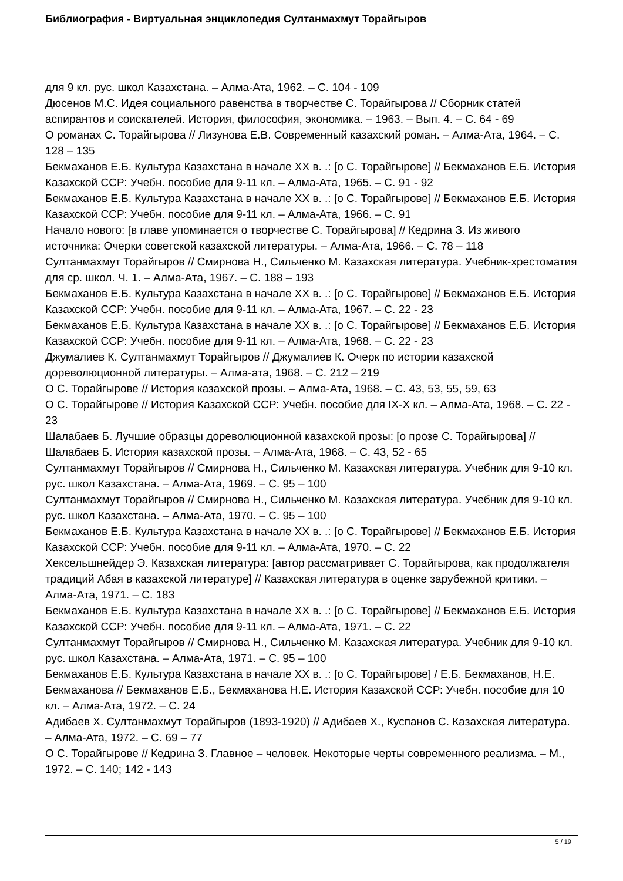Библиография - Виртуальная энциклопедия Султанмахмут Торайгыров
для 9 кл. рус. школ Казахстана. – Алма-Ата, 1962. – С. 104 - 109
Дюсенов М.С. Идея социального равенства в творчестве С. Торайгырова // Сборник статей аспирантов и соискателей. История, философия, экономика. – 1963. – Вып. 4. – С. 64 - 69
О романах С. Торайгырова // Лизунова Е.В. Современный казахский роман. – Алма-Ата, 1964. – С. 128 – 135
Бекмаханов Е.Б. Культура Казахстана в начале XX в. .: [о С. Торайгырове] // Бекмаханов Е.Б. История Казахской ССР: Учебн. пособие для 9-11 кл. – Алма-Ата, 1965. – С. 91 - 92
Бекмаханов Е.Б. Культура Казахстана в начале XX в. .: [о С. Торайгырове] // Бекмаханов Е.Б. История Казахской ССР: Учебн. пособие для 9-11 кл. – Алма-Ата, 1966. – С. 91
Начало нового: [в главе упоминается о творчестве С. Торайгырова] // Кедрина З. Из живого источника: Очерки советской казахской литературы. – Алма-Ата, 1966. – С. 78 – 118
Султанмахмут Торайгыров // Смирнова Н., Сильченко М. Казахская литература. Учебник-хрестоматия для ср. школ. Ч. 1. – Алма-Ата, 1967. – С. 188 – 193
Бекмаханов Е.Б. Культура Казахстана в начале XX в. .: [о С. Торайгырове] // Бекмаханов Е.Б. История Казахской ССР: Учебн. пособие для 9-11 кл. – Алма-Ата, 1967. – С. 22 - 23
Бекмаханов Е.Б. Культура Казахстана в начале XX в. .: [о С. Торайгырове] // Бекмаханов Е.Б. История Казахской ССР: Учебн. пособие для 9-11 кл. – Алма-Ата, 1968. – С. 22 - 23
Джумалиев К. Султанмахмут Торайгыров // Джумалиев К. Очерк по истории казахской дореволюционной литературы. – Алма-ата, 1968. – С. 212 – 219
О С. Торайгырове // История казахской прозы. – Алма-Ата, 1968. – С. 43, 53, 55, 59, 63
О С. Торайгырове // История Казахской ССР: Учебн. пособие для IX-X кл. – Алма-Ата, 1968. – С. 22 - 23
Шалабаев Б. Лучшие образцы дореволюционной казахской прозы: [о прозе С. Торайгырова] // Шалабаев Б. История казахской прозы. – Алма-Ата, 1968. – С. 43, 52 - 65
Султанмахмут Торайгыров // Смирнова Н., Сильченко М. Казахская литература. Учебник для 9-10 кл. рус. школ Казахстана. – Алма-Ата, 1969. – С. 95 – 100
Султанмахмут Торайгыров // Смирнова Н., Сильченко М. Казахская литература. Учебник для 9-10 кл. рус. школ Казахстана. – Алма-Ата, 1970. – С. 95 – 100
Бекмаханов Е.Б. Культура Казахстана в начале XX в. .: [о С. Торайгырове] // Бекмаханов Е.Б. История Казахской ССР: Учебн. пособие для 9-11 кл. – Алма-Ата, 1970. – С. 22
Хексельшнейдер Э. Казахская литература: [автор рассматривает С. Торайгырова, как продолжателя традиций Абая в казахской литературе] // Казахская литература в оценке зарубежной критики. – Алма-Ата, 1971. – С. 183
Бекмаханов Е.Б. Культура Казахстана в начале XX в. .: [о С. Торайгырове] // Бекмаханов Е.Б. История Казахской ССР: Учебн. пособие для 9-11 кл. – Алма-Ата, 1971. – С. 22
Султанмахмут Торайгыров // Смирнова Н., Сильченко М. Казахская литература. Учебник для 9-10 кл. рус. школ Казахстана. – Алма-Ата, 1971. – С. 95 – 100
Бекмаханов Е.Б. Культура Казахстана в начале XX в. .: [о С. Торайгырове] / Е.Б. Бекмаханов, Н.Е. Бекмаханова // Бекмаханов Е.Б., Бекмаханова Н.Е. История Казахской ССР: Учебн. пособие для 10 кл. – Алма-Ата, 1972. – С. 24
Адибаев Х. Султанмахмут Торайгыров (1893-1920) // Адибаев Х., Куспанов С. Казахская литература. – Алма-Ата, 1972. – С. 69 – 77
О С. Торайгырове // Кедрина З. Главное – человек. Некоторые черты современного реализма. – М., 1972. – С. 140; 142 - 143
5 / 19